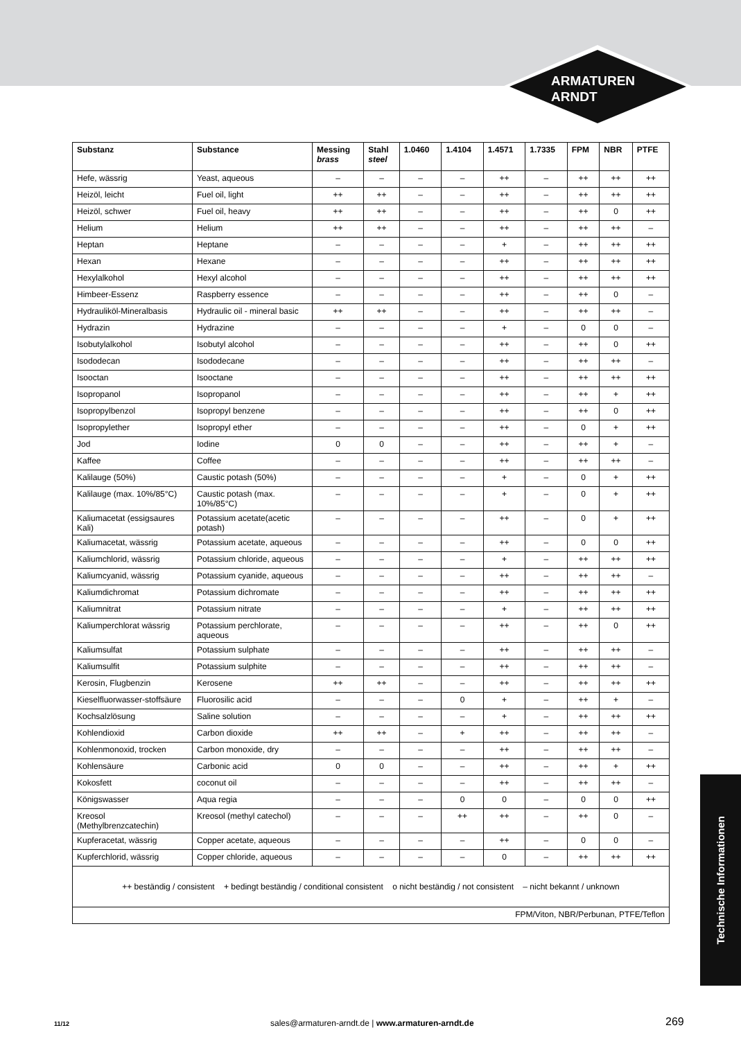ARMATUREN
ARNDT
| Substanz | Substance | Messing brass | Stahl steel | 1.0460 | 1.4104 | 1.4571 | 1.7335 | FPM | NBR | PTFE |
| --- | --- | --- | --- | --- | --- | --- | --- | --- | --- | --- |
| Hefe, wässrig | Yeast, aqueous | – | – | – | – | ++ | – | ++ | ++ | ++ |
| Heizöl, leicht | Fuel oil, light | ++ | ++ | – | – | ++ | – | ++ | ++ | ++ |
| Heizöl, schwer | Fuel oil, heavy | ++ | ++ | – | – | ++ | – | ++ | 0 | ++ |
| Helium | Helium | ++ | ++ | – | – | ++ | – | ++ | ++ | – |
| Heptan | Heptane | – | – | – | – | + | – | ++ | ++ | ++ |
| Hexan | Hexane | – | – | – | – | ++ | – | ++ | ++ | ++ |
| Hexylalkohol | Hexyl alcohol | – | – | – | – | ++ | – | ++ | ++ | ++ |
| Himbeer-Essenz | Raspberry essence | – | – | – | – | ++ | – | ++ | 0 | – |
| Hydrauliköl-Mineralbasis | Hydraulic oil - mineral basic | ++ | ++ | – | – | ++ | – | ++ | ++ | – |
| Hydrazin | Hydrazine | – | – | – | – | + | – | 0 | 0 | – |
| Isobutylalkohol | Isobutyl alcohol | – | – | – | – | ++ | – | ++ | 0 | ++ |
| Isododecan | Isododecane | – | – | – | – | ++ | – | ++ | ++ | – |
| Isooctan | Isooctane | – | – | – | – | ++ | – | ++ | ++ | ++ |
| Isopropanol | Isopropanol | – | – | – | – | ++ | – | ++ | + | ++ |
| Isopropylbenzol | Isopropyl benzene | – | – | – | – | ++ | – | ++ | 0 | ++ |
| Isopropylether | Isopropyl ether | – | – | – | – | ++ | – | 0 | + | ++ |
| Jod | Iodine | 0 | 0 | – | – | ++ | – | ++ | + | – |
| Kaffee | Coffee | – | – | – | – | ++ | – | ++ | ++ | – |
| Kalilauge (50%) | Caustic potash (50%) | – | – | – | – | + | – | 0 | + | ++ |
| Kalilauge (max. 10%/85°C) | Caustic potash (max. 10%/85°C) | – | – | – | – | + | – | 0 | + | ++ |
| Kaliumacetat (essigsaures Kali) | Potassium acetate(acetic potash) | – | – | – | – | ++ | – | 0 | + | ++ |
| Kaliumacetat, wässrig | Potassium acetate, aqueous | – | – | – | – | ++ | – | 0 | 0 | ++ |
| Kaliumchlorid, wässrig | Potassium chloride, aqueous | – | – | – | – | + | – | ++ | ++ | ++ |
| Kaliumcyanid, wässrig | Potassium cyanide, aqueous | – | – | – | – | ++ | – | ++ | ++ | – |
| Kaliumdichromat | Potassium dichromate | – | – | – | – | ++ | – | ++ | ++ | ++ |
| Kaliumnitrat | Potassium nitrate | – | – | – | – | + | – | ++ | ++ | ++ |
| Kaliumperchlorat wässrig | Potassium perchlorate, aqueous | – | – | – | – | ++ | – | ++ | 0 | ++ |
| Kaliumsulfat | Potassium sulphate | – | – | – | – | ++ | – | ++ | ++ | – |
| Kaliumsulfit | Potassium sulphite | – | – | – | – | ++ | – | ++ | ++ | – |
| Kerosin, Flugbenzin | Kerosene | ++ | ++ | – | – | ++ | – | ++ | ++ | ++ |
| Kieselfluorwasser-stoffsäure | Fluorosilic acid | – | – | – | 0 | + | – | ++ | + | – |
| Kochsalzlösung | Saline solution | – | – | – | – | + | – | ++ | ++ | ++ |
| Kohlendioxid | Carbon dioxide | ++ | ++ | – | + | ++ | – | ++ | ++ | – |
| Kohlenmonoxid, trocken | Carbon monoxide, dry | – | – | – | – | ++ | – | ++ | ++ | – |
| Kohlensäure | Carbonic acid | 0 | 0 | – | – | ++ | – | ++ | + | ++ |
| Kokosfett | coconut oil | – | – | – | – | ++ | – | ++ | ++ | – |
| Königswasser | Aqua regia | – | – | – | 0 | 0 | – | 0 | 0 | ++ |
| Kreosol (Methylbrenzcatechin) | Kreosol (methyl catechol) | – | – | – | ++ | ++ | – | ++ | 0 | – |
| Kupferacetat, wässrig | Copper acetate, aqueous | – | – | – | – | ++ | – | 0 | 0 | – |
| Kupferchlorid, wässrig | Copper chloride, aqueous | – | – | – | – | 0 | – | ++ | ++ | ++ |
| ++ beständig / consistent + bedingt beständig / conditional consistent o nicht beständig / not consistent – nicht bekannt / unknown | | | | | | | | | | |
| FPM/Viton, NBR/Perbunan, PTFE/Teflon | | | | | | | | | | |
Technische Informationen
11/12 sales@armaturen-arndt.de | www.armaturen-arndt.de 269